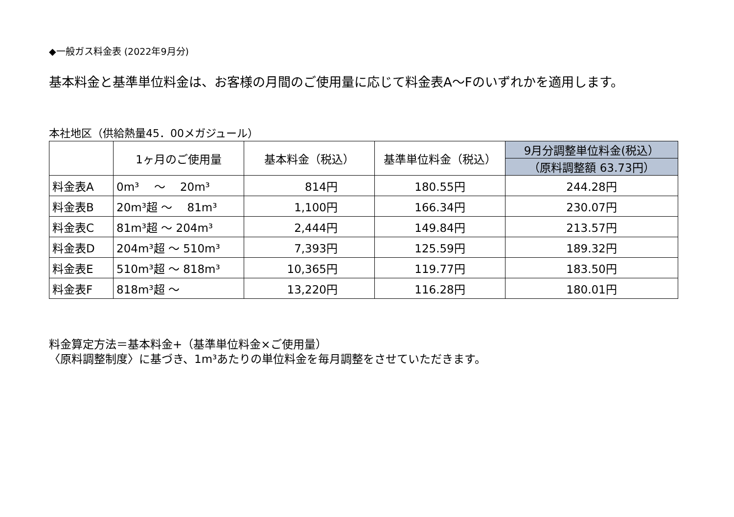◆一般ガス料金表 (2022年9月分)
基本料金と基準単位料金は、お客様の月間のご使用量に応じて料金表A～Fのいずれかを適用します。
本社地区（供給熱量45．00メガジュール）
| | 1ヶ月のご使用量 | 基本料金（税込） | 基準単位料金（税込） | 9月分調整単位料金(税込） |
| --- | --- | --- | --- | --- |
| | | | | （原料調整額 63.73円） |
| 料金表A | 0m³ ～ 20m³ | 814円 | 180.55円 | 244.28円 |
| 料金表B | 20m³超 ～ 81m³ | 1,100円 | 166.34円 | 230.07円 |
| 料金表C | 81m³超 ～ 204m³ | 2,444円 | 149.84円 | 213.57円 |
| 料金表D | 204m³超 ～ 510m³ | 7,393円 | 125.59円 | 189.32円 |
| 料金表E | 510m³超 ～ 818m³ | 10,365円 | 119.77円 | 183.50円 |
| 料金表F | 818m³超 ～ | 13,220円 | 116.28円 | 180.01円 |
料金算定方法＝基本料金+（基準単位料金×ご使用量）
〈原料調整制度〉に基づき、1m³あたりの単位料金を毎月調整をさせていただきます。